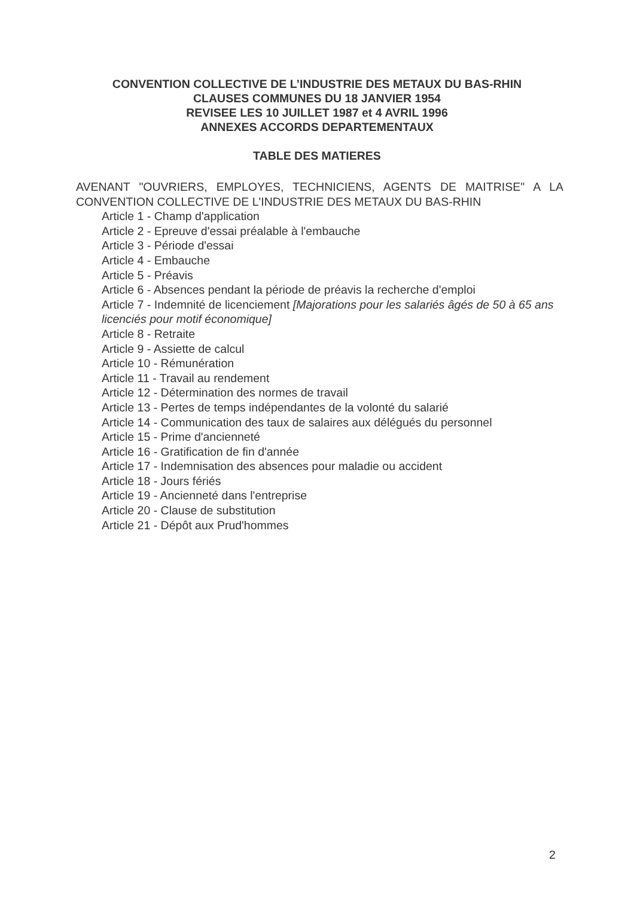CONVENTION COLLECTIVE DE L’INDUSTRIE DES METAUX DU BAS-RHIN
CLAUSES COMMUNES DU 18 JANVIER 1954
REVISEE LES 10 JUILLET 1987 et 4 AVRIL 1996
ANNEXES ACCORDS DEPARTEMENTAUX
TABLE DES MATIERES
AVENANT "OUVRIERS, EMPLOYES, TECHNICIENS, AGENTS DE MAITRISE" A LA CONVENTION COLLECTIVE DE L'INDUSTRIE DES METAUX DU BAS-RHIN
Article 1 - Champ d'application
Article 2 - Epreuve d'essai préalable à l'embauche
Article 3 - Période d'essai
Article 4 - Embauche
Article 5 - Préavis
Article 6 - Absences pendant la période de préavis la recherche d'emploi
Article 7 - Indemnité de licenciement [Majorations pour les salariés âgés de 50 à 65 ans licenciés pour motif économique]
Article 8 - Retraite
Article 9 - Assiette de calcul
Article 10 - Rémunération
Article 11 - Travail au rendement
Article 12 - Détermination des normes de travail
Article 13 - Pertes de temps indépendantes de la volonté du salarié
Article 14 - Communication des taux de salaires aux délégués du personnel
Article 15 - Prime d'ancienneté
Article 16 - Gratification de fin d'année
Article 17 - Indemnisation des absences pour maladie ou accident
Article 18 - Jours fériés
Article 19 - Ancienneté dans l'entreprise
Article 20 - Clause de substitution
Article 21 - Dépôt aux Prud'hommes
2